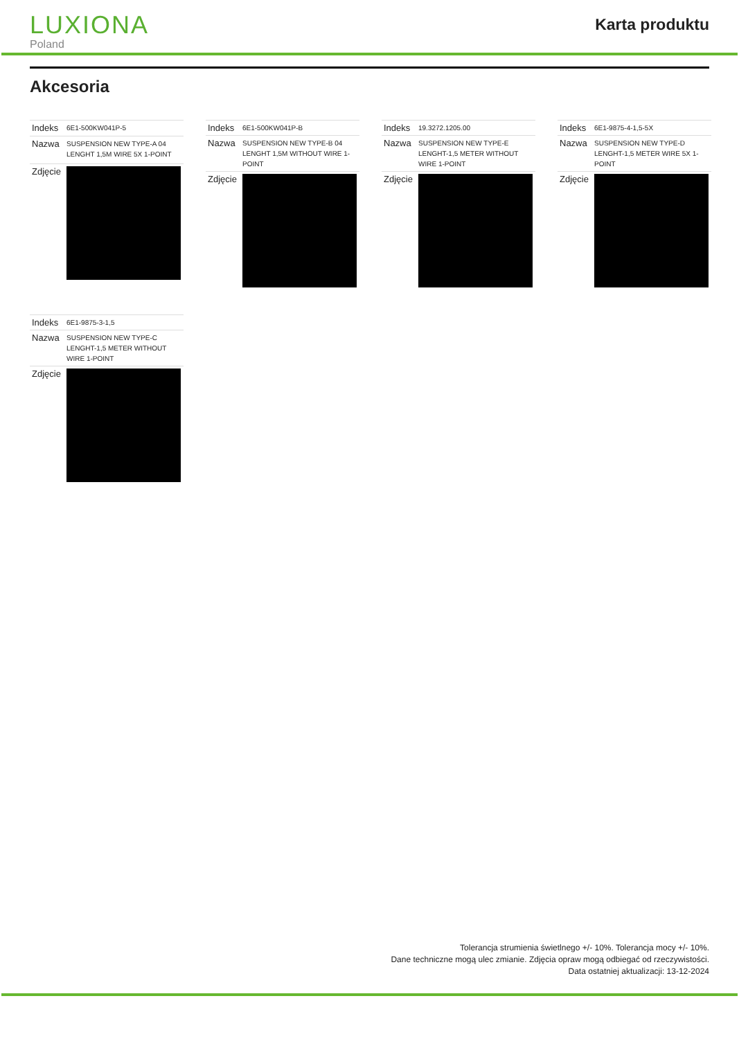LUXIONA
Poland
Karta produktu
Akcesoria
| Indeks | 6E1-500KW041P-5 |
| Nazwa | SUSPENSION NEW TYPE-A 04 LENGHT 1,5M WIRE 5X 1-POINT |
| Zdjęcie | |
| Indeks | 6E1-500KW041P-B |
| Nazwa | SUSPENSION NEW TYPE-B 04 LENGHT 1,5M WITHOUT WIRE 1-POINT |
| Zdjęcie | |
| Indeks | 19.3272.1205.00 |
| Nazwa | SUSPENSION NEW TYPE-E LENGHT-1,5 METER WITHOUT WIRE 1-POINT |
| Zdjęcie | |
| Indeks | 6E1-9875-4-1,5-5X |
| Nazwa | SUSPENSION NEW TYPE-D LENGHT-1,5 METER WIRE 5X 1-POINT |
| Zdjęcie | |
| Indeks | 6E1-9875-3-1,5 |
| Nazwa | SUSPENSION NEW TYPE-C LENGHT-1,5 METER WITHOUT WIRE 1-POINT |
| Zdjęcie | |
Tolerancja strumienia świetlnego +/- 10%. Tolerancja mocy +/- 10%.
Dane techniczne mogą ulec zmianie. Zdjęcia opraw mogą odbiegać od rzeczywistości.
Data ostatniej aktualizacji: 13-12-2024